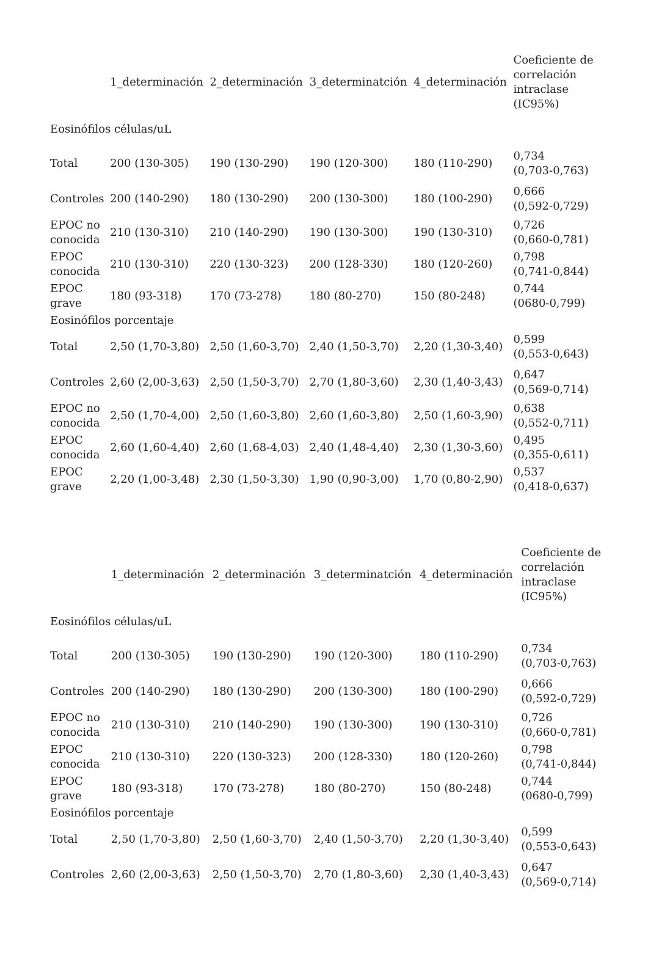| | 1_determinación | 2_determinación | 3_determinatción | 4_determinación | Coeficiente de correlación intraclase (IC95%) |
| --- | --- | --- | --- | --- | --- |
| Eosinófilos células/uL | | | | | |
| Total | 200 (130-305) | 190 (130-290) | 190 (120-300) | 180 (110-290) | 0,734 (0,703-0,763) |
| Controles | 200 (140-290) | 180 (130-290) | 200 (130-300) | 180 (100-290) | 0,666 (0,592-0,729) |
| EPOC no conocida | 210 (130-310) | 210 (140-290) | 190 (130-300) | 190 (130-310) | 0,726 (0,660-0,781) |
| EPOC conocida | 210 (130-310) | 220 (130-323) | 200 (128-330) | 180 (120-260) | 0,798 (0,741-0,844) |
| EPOC grave | 180 (93-318) | 170 (73-278) | 180 (80-270) | 150 (80-248) | 0,744 (0680-0,799) |
| Eosinófilos porcentaje | | | | | |
| Total | 2,50 (1,70-3,80) | 2,50 (1,60-3,70) | 2,40 (1,50-3,70) | 2,20 (1,30-3,40) | 0,599 (0,553-0,643) |
| Controles | 2,60 (2,00-3,63) | 2,50 (1,50-3,70) | 2,70 (1,80-3,60) | 2,30 (1,40-3,43) | 0,647 (0,569-0,714) |
| EPOC no conocida | 2,50 (1,70-4,00) | 2,50 (1,60-3,80) | 2,60 (1,60-3,80) | 2,50 (1,60-3,90) | 0,638 (0,552-0,711) |
| EPOC conocida | 2,60 (1,60-4,40) | 2,60 (1,68-4,03) | 2,40 (1,48-4,40) | 2,30 (1,30-3,60) | 0,495 (0,355-0,611) |
| EPOC grave | 2,20 (1,00-3,48) | 2,30 (1,50-3,30) | 1,90 (0,90-3,00) | 1,70 (0,80-2,90) | 0,537 (0,418-0,637) |
| | 1_determinación | 2_determinación | 3_determinatción | 4_determinación | Coeficiente de correlación intraclase (IC95%) |
| --- | --- | --- | --- | --- | --- |
| Eosinófilos células/uL | | | | | |
| Total | 200 (130-305) | 190 (130-290) | 190 (120-300) | 180 (110-290) | 0,734 (0,703-0,763) |
| Controles | 200 (140-290) | 180 (130-290) | 200 (130-300) | 180 (100-290) | 0,666 (0,592-0,729) |
| EPOC no conocida | 210 (130-310) | 210 (140-290) | 190 (130-300) | 190 (130-310) | 0,726 (0,660-0,781) |
| EPOC conocida | 210 (130-310) | 220 (130-323) | 200 (128-330) | 180 (120-260) | 0,798 (0,741-0,844) |
| EPOC grave | 180 (93-318) | 170 (73-278) | 180 (80-270) | 150 (80-248) | 0,744 (0680-0,799) |
| Eosinófilos porcentaje | | | | | |
| Total | 2,50 (1,70-3,80) | 2,50 (1,60-3,70) | 2,40 (1,50-3,70) | 2,20 (1,30-3,40) | 0,599 (0,553-0,643) |
| Controles | 2,60 (2,00-3,63) | 2,50 (1,50-3,70) | 2,70 (1,80-3,60) | 2,30 (1,40-3,43) | 0,647 (0,569-0,714) |